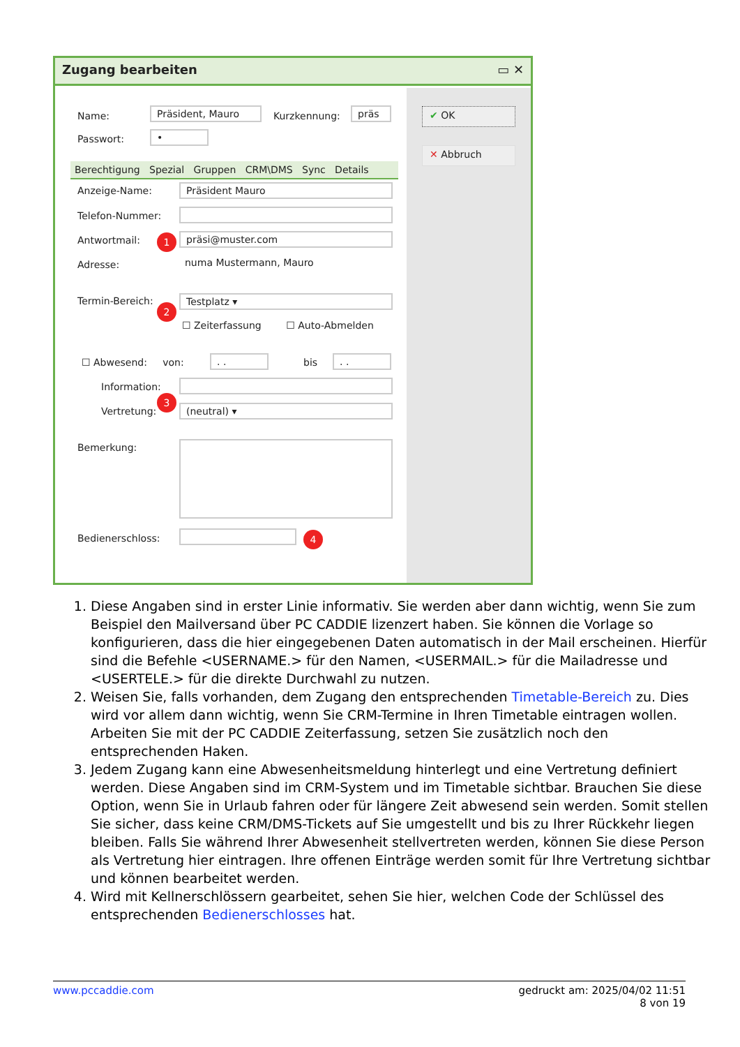Zugang bearbeiten ▭ ✕
✔ OK
✕ Abbruch
Name: Präsident, Mauro Kurzkennung: präs
Passwort: •
Berechtigung Spezial Gruppen CRM\DMS Sync Details
Anzeige-Name: Präsident Mauro
Telefon-Nummer:
Antwortmail: 1 präsi@muster.com
Adresse: numa Mustermann, Mauro
Termin-Bereich:
2
Testplatz ▾
☐ Zeiterfassung ☐ Auto-Abmelden
☐ Abwesend: von: . . bis . .
Information:
Vertretung:
3
(neutral) ▾
Bemerkung:
Bedienerschloss: 4
1. Diese Angaben sind in erster Linie informativ. Sie werden aber dann wichtig, wenn Sie zum Beispiel den Mailversand über PC CADDIE lizenzert haben. Sie können die Vorlage so konfigurieren, dass die hier eingegebenen Daten automatisch in der Mail erscheinen. Hierfür sind die Befehle <USERNAME.> für den Namen, <USERMAIL.> für die Mailadresse und <USERTELE.> für die direkte Durchwahl zu nutzen.
2. Weisen Sie, falls vorhanden, dem Zugang den entsprechenden Timetable-Bereich zu. Dies wird vor allem dann wichtig, wenn Sie CRM-Termine in Ihren Timetable eintragen wollen. Arbeiten Sie mit der PC CADDIE Zeiterfassung, setzen Sie zusätzlich noch den entsprechenden Haken.
3. Jedem Zugang kann eine Abwesenheitsmeldung hinterlegt und eine Vertretung definiert werden. Diese Angaben sind im CRM-System und im Timetable sichtbar. Brauchen Sie diese Option, wenn Sie in Urlaub fahren oder für längere Zeit abwesend sein werden. Somit stellen Sie sicher, dass keine CRM/DMS-Tickets auf Sie umgestellt und bis zu Ihrer Rückkehr liegen bleiben. Falls Sie während Ihrer Abwesenheit stellvertreten werden, können Sie diese Person als Vertretung hier eintragen. Ihre offenen Einträge werden somit für Ihre Vertretung sichtbar und können bearbeitet werden.
4. Wird mit Kellnerschlössern gearbeitet, sehen Sie hier, welchen Code der Schlüssel des entsprechenden Bedienerschlosses hat.
www.pccaddie.com gedruckt am: 2025/04/02 11:51
8 von 19